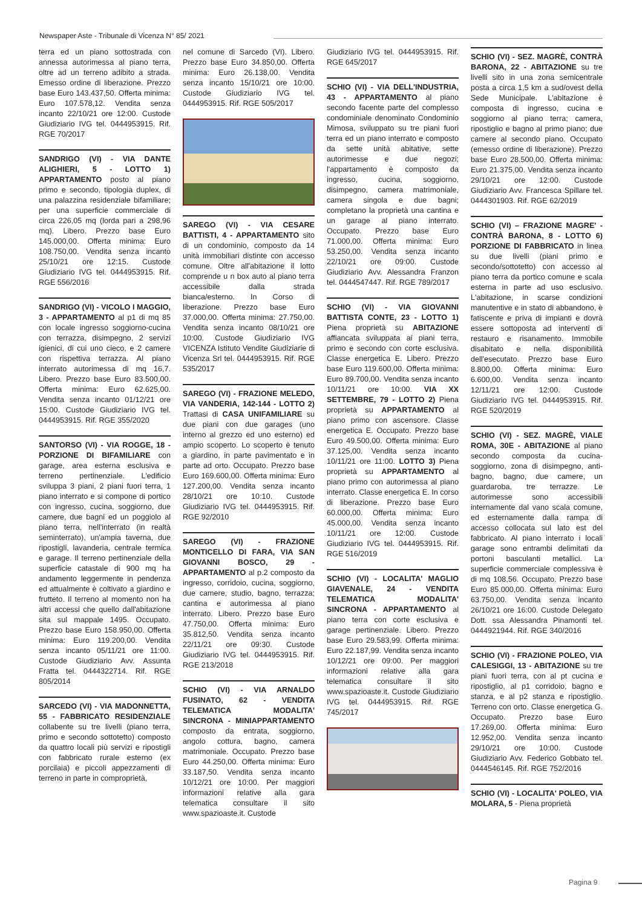Newspaper Aste - Tribunale di Vicenza N° 85/ 2021
terra ed un piano sottostrada con annessa autorimessa al piano terra, oltre ad un terreno adibito a strada. Emesso ordine di liberazione. Prezzo base Euro 143.437,50. Offerta minima: Euro 107.578,12. Vendita senza incanto 22/10/21 ore 12:00. Custode Giudiziario IVG tel. 0444953915. Rif. RGE 70/2017
SANDRIGO (VI) - VIA DANTE ALIGHIERI, 5 - LOTTO 1) APPARTAMENTO posto al piano primo e secondo, tipologia duplex, di una palazzina residenziale bifamiliare; per una superficie commerciale di circa 226,05 mq (lorda pari a 298,96 mq). Libero. Prezzo base Euro 145.000,00. Offerta minima: Euro 108.750,00. Vendita senza incanto 25/10/21 ore 12:15. Custode Giudiziario IVG tel. 0444953915. Rif. RGE 556/2016
SANDRIGO (VI) - VICOLO I MAGGIO, 3 - APPARTAMENTO al p1 di mq 85 con locale ingresso soggiorno-cucina con terrazza, disimpegno, 2 servizi igienici, di cui uno cieco, e 2 camere con rispettiva terrazza. Al piano interrato autorimessa di mq 16,7. Libero. Prezzo base Euro 83.500,00. Offerta minima: Euro 62.625,00. Vendita senza incanto 01/12/21 ore 15:00. Custode Giudiziario IVG tel. 0444953915. Rif. RGE 355/2020
SANTORSO (VI) - VIA ROGGE, 18 - PORZIONE DI BIFAMILIARE con garage, area esterna esclusiva e terreno pertinenziale. L'edificio sviluppa 3 piani, 2 piani fuori terra, 1 piano interrato e si compone di portico con ingresso, cucina, soggiorno, due camere, due bagni ed un poggiolo al piano terra, nell'interrato (in realtà seminterrato), un'ampia taverna, due ripostigli, lavanderia, centrale termica e garage. Il terreno pertinenziale della superficie catastale di 900 mq ha andamento leggermente in pendenza ed attualmente è coltivato a giardino e frutteto. Il terreno al momento non ha altri accessi che quello dall'abitazione sita sul mappale 1495. Occupato. Prezzo base Euro 158.950,00. Offerta minima: Euro 119.200,00. Vendita senza incanto 05/11/21 ore 11:00. Custode Giudiziario Avv. Assunta Fratta tel. 0444322714. Rif. RGE 805/2014
SARCEDO (VI) - VIA MADONNETTA, 55 - FABBRICATO RESIDENZIALE collabente su tre livelli (piano terra, primo e secondo sottotetto) composto da quattro locali più servizi e ripostigli con fabbricato rurale esterno (ex porcilaia) e piccoli appezzamenti di terreno in parte in comproprietà,
nel comune di Sarcedo (VI). Libero. Prezzo base Euro 34.850,00. Offerta minima: Euro 26.138,00. Vendita senza incanto 15/10/21 ore 10:00. Custode Giudiziario IVG tel. 0444953915. Rif. RGE 505/2017
SAREGO (VI) - VIA CESARE BATTISTI, 4 - APPARTAMENTO sito di un condominio, composto da 14 unità immobiliari distinte con accesso comune. Oltre all'abitazione il lotto comprende u n box auto al piano terra accessibile dalla strada bianca/esterno. In Corso di liberazione. Prezzo base Euro 37.000,00. Offerta minima: 27.750,00. Vendita senza incanto 08/10/21 ore 10:00. Custode Giudiziario IVG VICENZA Istituto Vendite Giudiziarie di Vicenza Srl tel. 0444953915. Rif. RGE 535/2017
SAREGO (VI) - FRAZIONE MELEDO, VIA VANDERIA, 142-144 - LOTTO 2) Trattasi di CASA UNIFAMILIARE su due piani con due garages (uno interno al grezzo ed uno esterno) ed ampio scoperto. Lo scoperto è tenuto a giardino, in parte pavimentato e in parte ad orto. Occupato. Prezzo base Euro 169.600,00. Offerta minima: Euro 127.200,00. Vendita senza incanto 28/10/21 ore 10:10. Custode Giudiziario IVG tel. 0444953915. Rif. RGE 92/2010
SAREGO (VI) - FRAZIONE MONTICELLO DI FARA, VIA SAN GIOVANNI BOSCO, 29 - APPARTAMENTO al p.2 composto da ingresso, corridoio, cucina, soggiorno, due camere, studio, bagno, terrazza; cantina e autorimessa al piano interrato. Libero. Prezzo base Euro 47.750,00. Offerta minima: Euro 35.812,50. Vendita senza incanto 22/11/21 ore 09:30. Custode Giudiziario IVG tel. 0444953915. Rif. RGE 213/2018
SCHIO (VI) - VIA ARNALDO FUSINATO, 62 - VENDITA TELEMATICA MODALITA' SINCRONA - MINIAPPARTAMENTO composto da entrata, soggiorno, angolo cottura, bagno, camera matrimoniale. Occupato. Prezzo base Euro 44.250,00. Offerta minima: Euro 33.187,50. Vendita senza incanto 10/12/21 ore 10:00. Per maggiori informazioni relative alla gara telematica consultare il sito www.spazioaste.it. Custode
Giudiziario IVG tel. 0444953915. Rif. RGE 645/2017
SCHIO (VI) - VIA DELL'INDUSTRIA, 43 - APPARTAMENTO al piano secondo facente parte del complesso condominiale denominato Condominio Mimosa, sviluppato su tre piani fuori terra ed un piano interrato e composto da sette unità abitative, sette autorimesse e due negozi; l'appartamento è composto da ingresso, cucina, soggiorno, disimpegno, camera matrimoniale, camera singola e due bagni; completano la proprietà una cantina e un garage al piano interrato. Occupato. Prezzo base Euro 71.000,00. Offerta minima: Euro 53.250,00. Vendita senza incanto 22/10/21 ore 09:00. Custode Giudiziario Avv. Alessandra Franzon tel. 0444547447. Rif. RGE 789/2017
SCHIO (VI) - VIA GIOVANNI BATTISTA CONTE, 23 - LOTTO 1) Piena proprietà su ABITAZIONE affiancata sviluppata ai piani terra, primo e secondo con corte esclusiva. Classe energetica E. Libero. Prezzo base Euro 119.600,00. Offerta minima: Euro 89.700,00. Vendita senza incanto 10/11/21 ore 10:00. VIA XX SETTEMBRE, 79 - LOTTO 2) Piena proprietà su APPARTAMENTO al piano primo con ascensore. Classe energetica E. Occupato. Prezzo base Euro 49.500,00. Offerta minima: Euro 37.125,00. Vendita senza incanto 10/11/21 ore 11:00. LOTTO 3) Piena proprietà su APPARTAMENTO al piano primo con autorimessa al piano interrato. Classe energetica E. In corso di liberazione. Prezzo base Euro 60.000,00. Offerta minima: Euro 45.000,00. Vendita senza incanto 10/11/21 ore 12:00. Custode Giudiziario IVG tel. 0444953915. Rif. RGE 516/2019
SCHIO (VI) - LOCALITA' MAGLIO GIAVENALE, 24 - VENDITA TELEMATICA MODALITA' SINCRONA - APPARTAMENTO al piano terra con corte esclusiva e garage pertinenziale. Libero. Prezzo base Euro 29.583,99. Offerta minima: Euro 22.187,99. Vendita senza incanto 10/12/21 ore 09:00. Per maggiori informazioni relative alla gara telematica consultare il sito www.spazioaste.it. Custode Giudiziario IVG tel. 0444953915. Rif. RGE 745/2017
SCHIO (VI) - SEZ. MAGRÈ, CONTRÀ BARONA, 22 - ABITAZIONE su tre livelli sito in una zona semicentrale posta a circa 1,5 km a sud/ovest della Sede Municipale. L'abitazione è composta di ingresso, cucina e soggiorno al piano terra; camera, ripostiglio e bagno al primo piano; due camere al secondo piano. Occupato (emesso ordine di liberazione). Prezzo base Euro 28.500,00. Offerta minima: Euro 21.375,00. Vendita senza incanto 29/10/21 ore 12:00. Custode Giudiziario Avv. Francesca Spillare tel. 0444301903. Rif. RGE 62/2019
SCHIO (VI) – FRAZIONE MAGRE' - CONTRÀ BARONA, 8 - LOTTO 6) PORZIONE DI FABBRICATO in linea su due livelli (piani primo e secondo/sottotetto) con accesso al piano terra da portico comune e scala esterna in parte ad uso esclusivo. L'abitazione, in scarse condizioni manutentive e in stato di abbandono, è fatiscente e priva di impianti e dovrà essere sottoposta ad interventi di restauro e risanamento. Immobile disabitato e nella disponibilità dell'esecutato. Prezzo base Euro 8.800,00. Offerta minima: Euro 6.600,00. Vendita senza incanto 12/11/21 ore 12:00. Custode Giudiziario IVG tel. 0444953915. Rif. RGE 520/2019
SCHIO (VI) - SEZ. MAGRÈ, VIALE ROMA, 30E - ABITAZIONE al piano secondo composta da cucina-soggiorno, zona di disimpegno, anti-bagno, bagno, due camere, un guardaroba, tre terrazze. Le autorimesse sono accessibili internamente dal vano scala comune, ed esternamente dalla rampa di accesso collocata sul lato est del fabbricato. Al piano interrato i locali garage sono entrambi delimitati da portoni basculanti metallici. La superficie commerciale complessiva è di mq 108,56. Occupato. Prezzo base Euro 85.000,00. Offerta minima: Euro 63.750,00. Vendita senza incanto 26/10/21 ore 16:00. Custode Delegato Dott. ssa Alessandra Pinamonti tel. 0444921944. Rif. RGE 340/2016
SCHIO (VI) - FRAZIONE POLEO, VIA CALESIGGI, 13 - ABITAZIONE su tre piani fuori terra, con al pt cucina e ripostiglio, al p1 corridoio, bagno e stanza, e al p2 stanza e ripostiglio. Terreno con orto. Classe energetica G. Occupato. Prezzo base Euro 17.269,00. Offerta minima: Euro 12.952,00. Vendita senza incanto 29/10/21 ore 10:00. Custode Giudiziario Avv. Federico Gobbato tel. 0444546145. Rif. RGE 752/2016
SCHIO (VI) - LOCALITA' POLEO, VIA MOLARA, 5 - Piena proprietà
Pagina 9